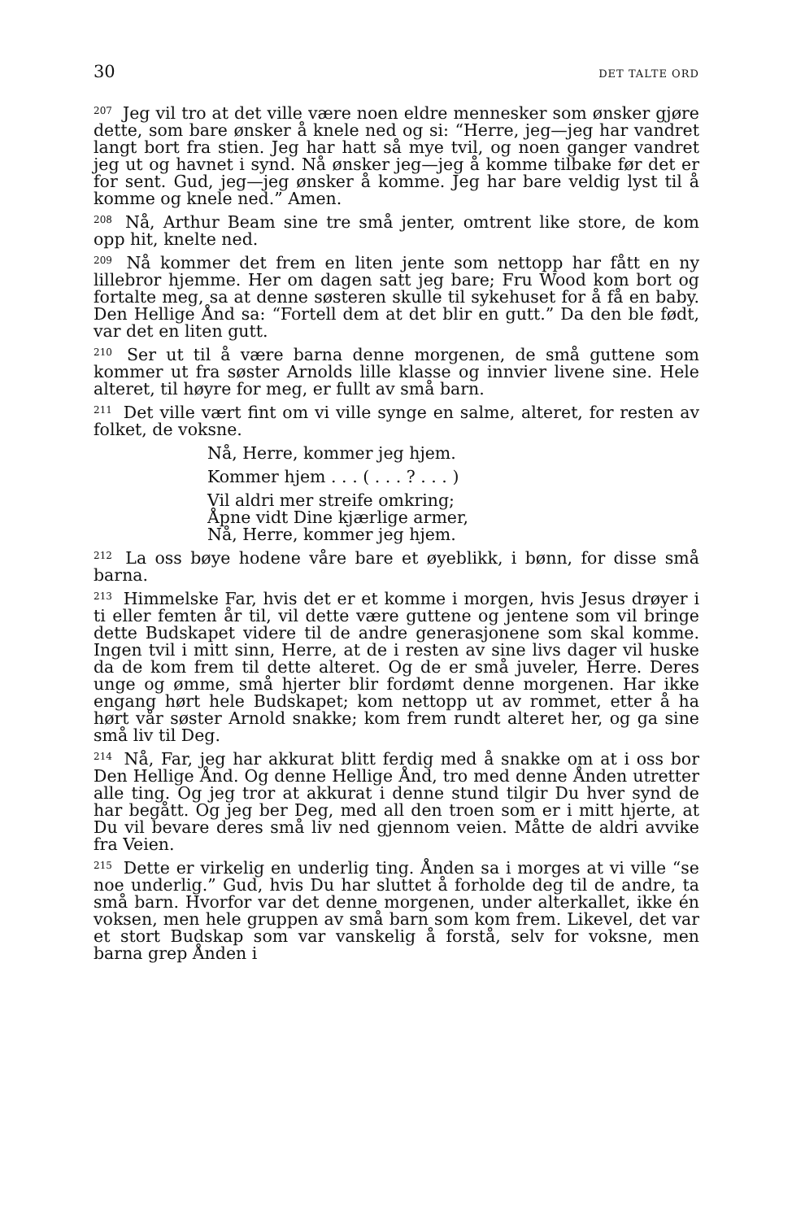30 DET TALTE ORD
<sup>207</sup> Jeg vil tro at det ville være noen eldre mennesker som ønsker gjøre dette, som bare ønsker å knele ned og si: “Herre, jeg—jeg har vandret langt bort fra stien. Jeg har hatt så mye tvil, og noen ganger vandret jeg ut og havnet i synd. Nå ønsker jeg—jeg å komme tilbake før det er for sent. Gud, jeg—jeg ønsker å komme. Jeg har bare veldig lyst til å komme og knele ned.” Amen.
<sup>208</sup> Nå, Arthur Beam sine tre små jenter, omtrent like store, de kom opp hit, knelte ned.
<sup>209</sup> Nå kommer det frem en liten jente som nettopp har fått en ny lillebror hjemme. Her om dagen satt jeg bare; Fru Wood kom bort og fortalte meg, sa at denne søsteren skulle til sykehuset for å få en baby. Den Hellige Ånd sa: “Fortell dem at det blir en gutt.” Da den ble født, var det en liten gutt.
<sup>210</sup> Ser ut til å være barna denne morgenen, de små guttene som kommer ut fra søster Arnolds lille klasse og innvier livene sine. Hele alteret, til høyre for meg, er fullt av små barn.
<sup>211</sup> Det ville vært fint om vi ville synge en salme, alteret, for resten av folket, de voksne.
Nå, Herre, kommer jeg hjem.
Kommer hjem . . . ( . . . ? . . . )
Vil aldri mer streife omkring;
Åpne vidt Dine kjærlige armer,
Nå, Herre, kommer jeg hjem.
<sup>212</sup> La oss bøye hodene våre bare et øyeblikk, i bønn, for disse små barna.
<sup>213</sup> Himmelske Far, hvis det er et komme i morgen, hvis Jesus drøyer i ti eller femten år til, vil dette være guttene og jentene som vil bringe dette Budskapet videre til de andre generasjonene som skal komme. Ingen tvil i mitt sinn, Herre, at de i resten av sine livs dager vil huske da de kom frem til dette alteret. Og de er små juveler, Herre. Deres unge og ømme, små hjerter blir fordømt denne morgenen. Har ikke engang hørt hele Budskapet; kom nettopp ut av rommet, etter å ha hørt vår søster Arnold snakke; kom frem rundt alteret her, og ga sine små liv til Deg.
<sup>214</sup> Nå, Far, jeg har akkurat blitt ferdig med å snakke om at i oss bor Den Hellige Ånd. Og denne Hellige Ånd, tro med denne Ånden utretter alle ting. Og jeg tror at akkurat i denne stund tilgir Du hver synd de har begått. Og jeg ber Deg, med all den troen som er i mitt hjerte, at Du vil bevare deres små liv ned gjennom veien. Måtte de aldri avvike fra Veien.
<sup>215</sup> Dette er virkelig en underlig ting. Ånden sa i morges at vi ville “se noe underlig.” Gud, hvis Du har sluttet å forholde deg til de andre, ta små barn. Hvorfor var det denne morgenen, under alterkallet, ikke én voksen, men hele gruppen av små barn som kom frem. Likevel, det var et stort Budskap som var vanskelig å forstå, selv for voksne, men barna grep Ånden i